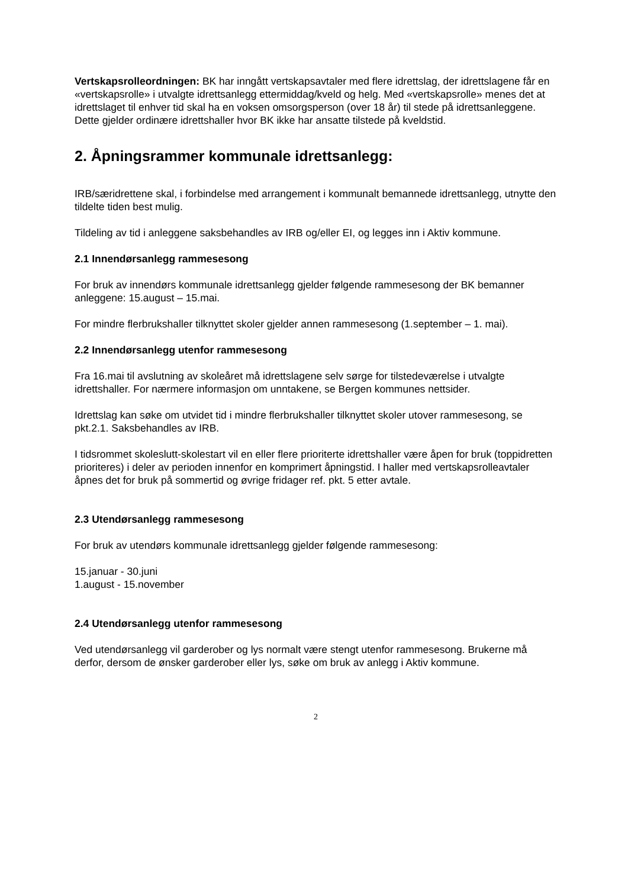Vertskapsrolleordningen: BK har inngått vertskapsavtaler med flere idrettslag, der idrettslagene får en «vertskapsrolle» i utvalgte idrettsanlegg ettermiddag/kveld og helg. Med «vertskapsrolle» menes det at idrettslaget til enhver tid skal ha en voksen omsorgsperson (over 18 år) til stede på idrettsanleggene. Dette gjelder ordinære idrettshaller hvor BK ikke har ansatte tilstede på kveldstid.
2. Åpningsrammer kommunale idrettsanlegg:
IRB/særidrettene skal, i forbindelse med arrangement i kommunalt bemannede idrettsanlegg, utnytte den tildelte tiden best mulig.
Tildeling av tid i anleggene saksbehandles av IRB og/eller EI, og legges inn i Aktiv kommune.
2.1 Innendørsanlegg rammesesong
For bruk av innendørs kommunale idrettsanlegg gjelder følgende rammesesong der BK bemanner anleggene: 15.august – 15.mai.
For mindre flerbrukshaller tilknyttet skoler gjelder annen rammesesong (1.september – 1. mai).
2.2 Innendørsanlegg utenfor rammesesong
Fra 16.mai til avslutning av skoleåret må idrettslagene selv sørge for tilstedeværelse i utvalgte idrettshaller. For nærmere informasjon om unntakene, se Bergen kommunes nettsider.
Idrettslag kan søke om utvidet tid i mindre flerbrukshaller tilknyttet skoler utover rammesesong, se pkt.2.1. Saksbehandles av IRB.
I tidsrommet skoleslutt-skolestart vil en eller flere prioriterte idrettshaller være åpen for bruk (toppidretten prioriteres) i deler av perioden innenfor en komprimert åpningstid. I haller med vertskapsrolleavtaler åpnes det for bruk på sommertid og øvrige fridager ref. pkt. 5 etter avtale.
2.3 Utendørsanlegg rammesesong
For bruk av utendørs kommunale idrettsanlegg gjelder følgende rammesesong:
15.januar - 30.juni
1.august - 15.november
2.4 Utendørsanlegg utenfor rammesesong
Ved utendørsanlegg vil garderober og lys normalt være stengt utenfor rammesesong. Brukerne må derfor, dersom de ønsker garderober eller lys, søke om bruk av anlegg i Aktiv kommune.
2